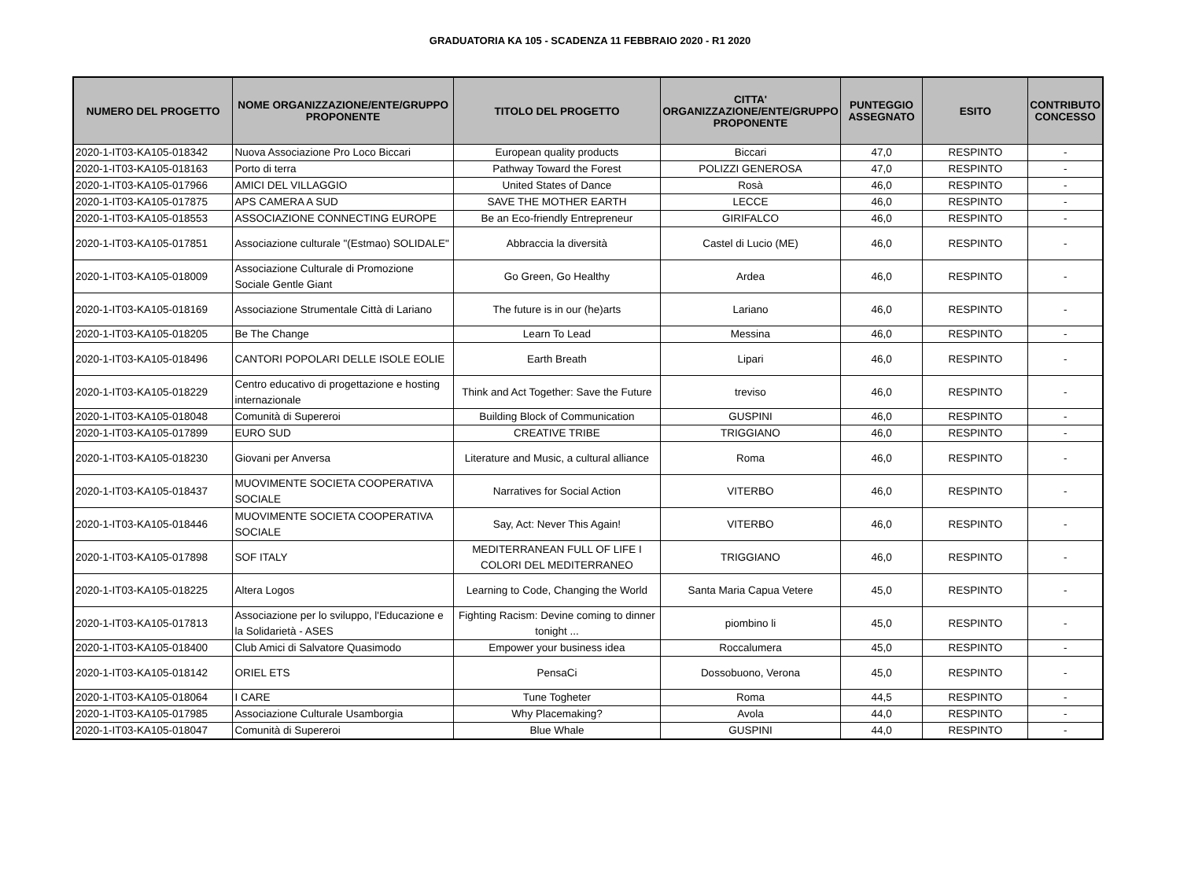GRADUATORIA KA 105 - SCADENZA 11 FEBBRAIO 2020 - R1 2020
| NUMERO DEL PROGETTO | NOME ORGANIZZAZIONE/ENTE/GRUPPO PROPONENTE | TITOLO DEL PROGETTO | CITTA' ORGANIZZAZIONE/ENTE/GRUPPO PROPONENTE | PUNTEGGIO ASSEGNATO | ESITO | CONTRIBUTO CONCESSO |
| --- | --- | --- | --- | --- | --- | --- |
| 2020-1-IT03-KA105-018342 | Nuova Associazione Pro Loco Biccari | European quality products | Biccari | 47,0 | RESPINTO | - |
| 2020-1-IT03-KA105-018163 | Porto di terra | Pathway Toward the Forest | POLIZZI GENEROSA | 47,0 | RESPINTO | - |
| 2020-1-IT03-KA105-017966 | AMICI DEL VILLAGGIO | United States of Dance | Rosà | 46,0 | RESPINTO | - |
| 2020-1-IT03-KA105-017875 | APS CAMERA A SUD | SAVE THE MOTHER EARTH | LECCE | 46,0 | RESPINTO | - |
| 2020-1-IT03-KA105-018553 | ASSOCIAZIONE CONNECTING EUROPE | Be an Eco-friendly Entrepreneur | GIRIFALCO | 46,0 | RESPINTO | - |
| 2020-1-IT03-KA105-017851 | Associazione culturale "(Estmao) SOLIDALE" | Abbraccia la diversità | Castel di Lucio (ME) | 46,0 | RESPINTO | - |
| 2020-1-IT03-KA105-018009 | Associazione Culturale di Promozione Sociale Gentle Giant | Go Green, Go Healthy | Ardea | 46,0 | RESPINTO | - |
| 2020-1-IT03-KA105-018169 | Associazione Strumentale Città di Lariano | The future is in our (he)arts | Lariano | 46,0 | RESPINTO | - |
| 2020-1-IT03-KA105-018205 | Be The Change | Learn To Lead | Messina | 46,0 | RESPINTO | - |
| 2020-1-IT03-KA105-018496 | CANTORI POPOLARI DELLE ISOLE EOLIE | Earth Breath | Lipari | 46,0 | RESPINTO | - |
| 2020-1-IT03-KA105-018229 | Centro educativo di progettazione e hosting internazionale | Think and Act Together: Save the Future | treviso | 46,0 | RESPINTO | - |
| 2020-1-IT03-KA105-018048 | Comunità di Supereroi | Building Block of Communication | GUSPINI | 46,0 | RESPINTO | - |
| 2020-1-IT03-KA105-017899 | EURO SUD | CREATIVE TRIBE | TRIGGIANO | 46,0 | RESPINTO | - |
| 2020-1-IT03-KA105-018230 | Giovani per Anversa | Literature and Music, a cultural alliance | Roma | 46,0 | RESPINTO | - |
| 2020-1-IT03-KA105-018437 | MUOVIMENTE SOCIETA COOPERATIVA SOCIALE | Narratives for Social Action | VITERBO | 46,0 | RESPINTO | - |
| 2020-1-IT03-KA105-018446 | MUOVIMENTE SOCIETA COOPERATIVA SOCIALE | Say, Act: Never This Again! | VITERBO | 46,0 | RESPINTO | - |
| 2020-1-IT03-KA105-017898 | SOF ITALY | MEDITERRANEAN FULL OF LIFE I COLORI DEL MEDITERRANEO | TRIGGIANO | 46,0 | RESPINTO | - |
| 2020-1-IT03-KA105-018225 | Altera Logos | Learning to Code, Changing the World | Santa Maria Capua Vetere | 45,0 | RESPINTO | - |
| 2020-1-IT03-KA105-017813 | Associazione per lo sviluppo, l'Educazione e la Solidarietà - ASES | Fighting Racism: Devine coming to dinner tonight ... | piombino li | 45,0 | RESPINTO | - |
| 2020-1-IT03-KA105-018400 | Club Amici di Salvatore Quasimodo | Empower your business idea | Roccalumera | 45,0 | RESPINTO | - |
| 2020-1-IT03-KA105-018142 | ORIEL ETS | PensaCi | Dossobuono, Verona | 45,0 | RESPINTO | - |
| 2020-1-IT03-KA105-018064 | I CARE | Tune Togheter | Roma | 44,5 | RESPINTO | - |
| 2020-1-IT03-KA105-017985 | Associazione Culturale Usamborgia | Why Placemaking? | Avola | 44,0 | RESPINTO | - |
| 2020-1-IT03-KA105-018047 | Comunità di Supereroi | Blue Whale | GUSPINI | 44,0 | RESPINTO | - |